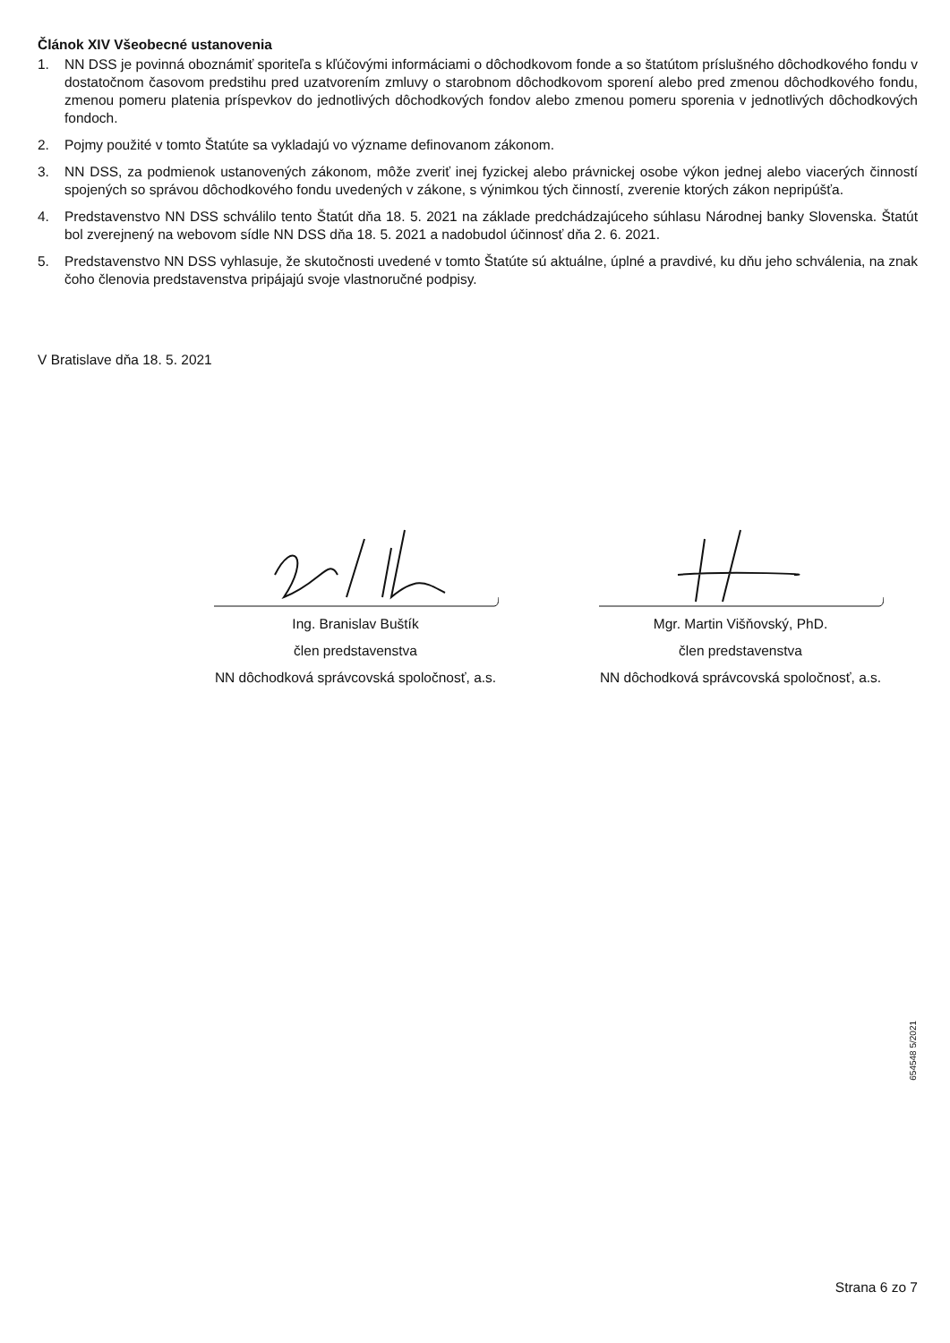Článok XIV Všeobecné ustanovenia
1. NN DSS je povinná oboznámiť sporiteľa s kľúčovými informáciami o dôchodkovom fonde a so štatútom príslušného dôchodkového fondu v dostatočnom časovom predstihu pred uzatvorením zmluvy o starobnom dôchodkovom sporení alebo pred zmenou dôchodkového fondu, zmenou pomeru platenia príspevkov do jednotlivých dôchodkových fondov alebo zmenou pomeru sporenia v jednotlivých dôchodkových fondoch.
2. Pojmy použité v tomto Štatúte sa vykladajú vo význame definovanom zákonom.
3. NN DSS, za podmienok ustanovených zákonom, môže zveriť inej fyzickej alebo právnickej osobe výkon jednej alebo viacerých činností spojených so správou dôchodkového fondu uvedených v zákone, s výnimkou tých činností, zverenie ktorých zákon nepripúšťa.
4. Predstavenstvo NN DSS schválilo tento Štatút dňa 18. 5. 2021 na základe predchádzajúceho súhlasu Národnej banky Slovenska. Štatút bol zverejnený na webovom sídle NN DSS dňa 18. 5. 2021 a nadobudol účinnosť dňa 2. 6. 2021.
5. Predstavenstvo NN DSS vyhlasuje, že skutočnosti uvedené v tomto Štatúte sú aktuálne, úplné a pravdivé, ku dňu jeho schválenia, na znak čoho členovia predstavenstva pripájajú svoje vlastnoručné podpisy.
V Bratislave dňa 18. 5. 2021
Ing. Branislav Buštík
člen predstavenstva
NN dôchodková správcovská spoločnosť, a.s.
Mgr. Martin Višňovský, PhD.
člen predstavenstva
NN dôchodková správcovská spoločnosť, a.s.
654548 5/2021
Strana 6 zo 7